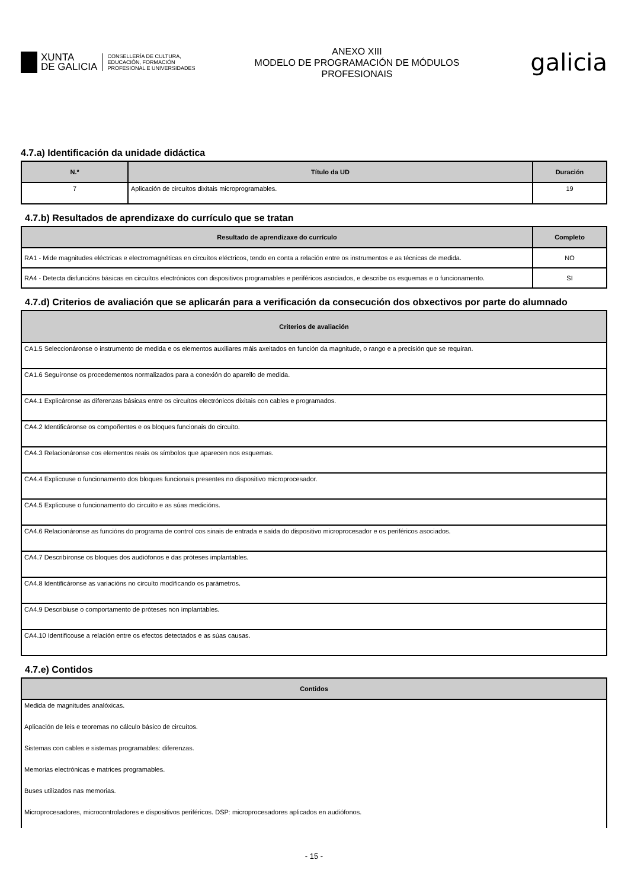XUNTA
DE GALICIA
CONSELLERÍA DE CULTURA,
EDUCACIÓN, FORMACIÓN
PROFESIONAL E UNIVERSIDADES
ANEXO XIII
MODELO DE PROGRAMACIÓN DE MÓDULOS
PROFESIONAIS
galicia
4.7.a) Identificación da unidade didáctica
| N.º | Título da UD | Duración |
| --- | --- | --- |
| 7 | Aplicación de circuítos dixitais microprogramables. | 19 |
4.7.b) Resultados de aprendizaxe do currículo que se tratan
| Resultado de aprendizaxe do currículo | Completo |
| --- | --- |
| RA1 - Mide magnitudes eléctricas e electromagnéticas en circuítos eléctricos, tendo en conta a relación entre os instrumentos e as técnicas de medida. | NO |
| RA4 - Detecta disfuncións básicas en circuítos electrónicos con dispositivos programables e periféricos asociados, e describe os esquemas e o funcionamento. | SI |
4.7.d) Criterios de avaliación que se aplicarán para a verificación da consecución dos obxectivos por parte do alumnado
| Criterios de avaliación |
| --- |
| CA1.5 Seleccionáronse o instrumento de medida e os elementos auxiliares máis axeitados en función da magnitude, o rango e a precisión que se requiran. |
| CA1.6 Seguíronse os procedementos normalizados para a conexión do aparello de medida. |
| CA4.1 Explicáronse as diferenzas básicas entre os circuítos electrónicos dixitais con cables e programados. |
| CA4.2 Identificáronse os compoñentes e os bloques funcionais do circuíto. |
| CA4.3 Relacionáronse cos elementos reais os símbolos que aparecen nos esquemas. |
| CA4.4 Explicouse o funcionamento dos bloques funcionais presentes no dispositivo microprocesador. |
| CA4.5 Explicouse o funcionamento do circuíto e as súas medicións. |
| CA4.6 Relacionáronse as funcións do programa de control cos sinais de entrada e saída do dispositivo microprocesador e os periféricos asociados. |
| CA4.7 Describíronse os bloques dos audiófonos e das próteses implantables. |
| CA4.8 Identificáronse as variacións no circuíto modificando os parámetros. |
| CA4.9 Describiuse o comportamento de próteses non implantables. |
| CA4.10 Identificouse a relación entre os efectos detectados e as súas causas. |
4.7.e) Contidos
| Contidos |
| --- |
| Medida de magnitudes analóxicas. |
| Aplicación de leis e teoremas no cálculo básico de circuítos. |
| Sistemas con cables e sistemas programables: diferenzas. |
| Memorias electrónicas e matrices programables. |
| Buses utilizados nas memorias. |
| Microprocesadores, microcontroladores e dispositivos periféricos. DSP: microprocesadores aplicados en audiófonos. |
- 15 -